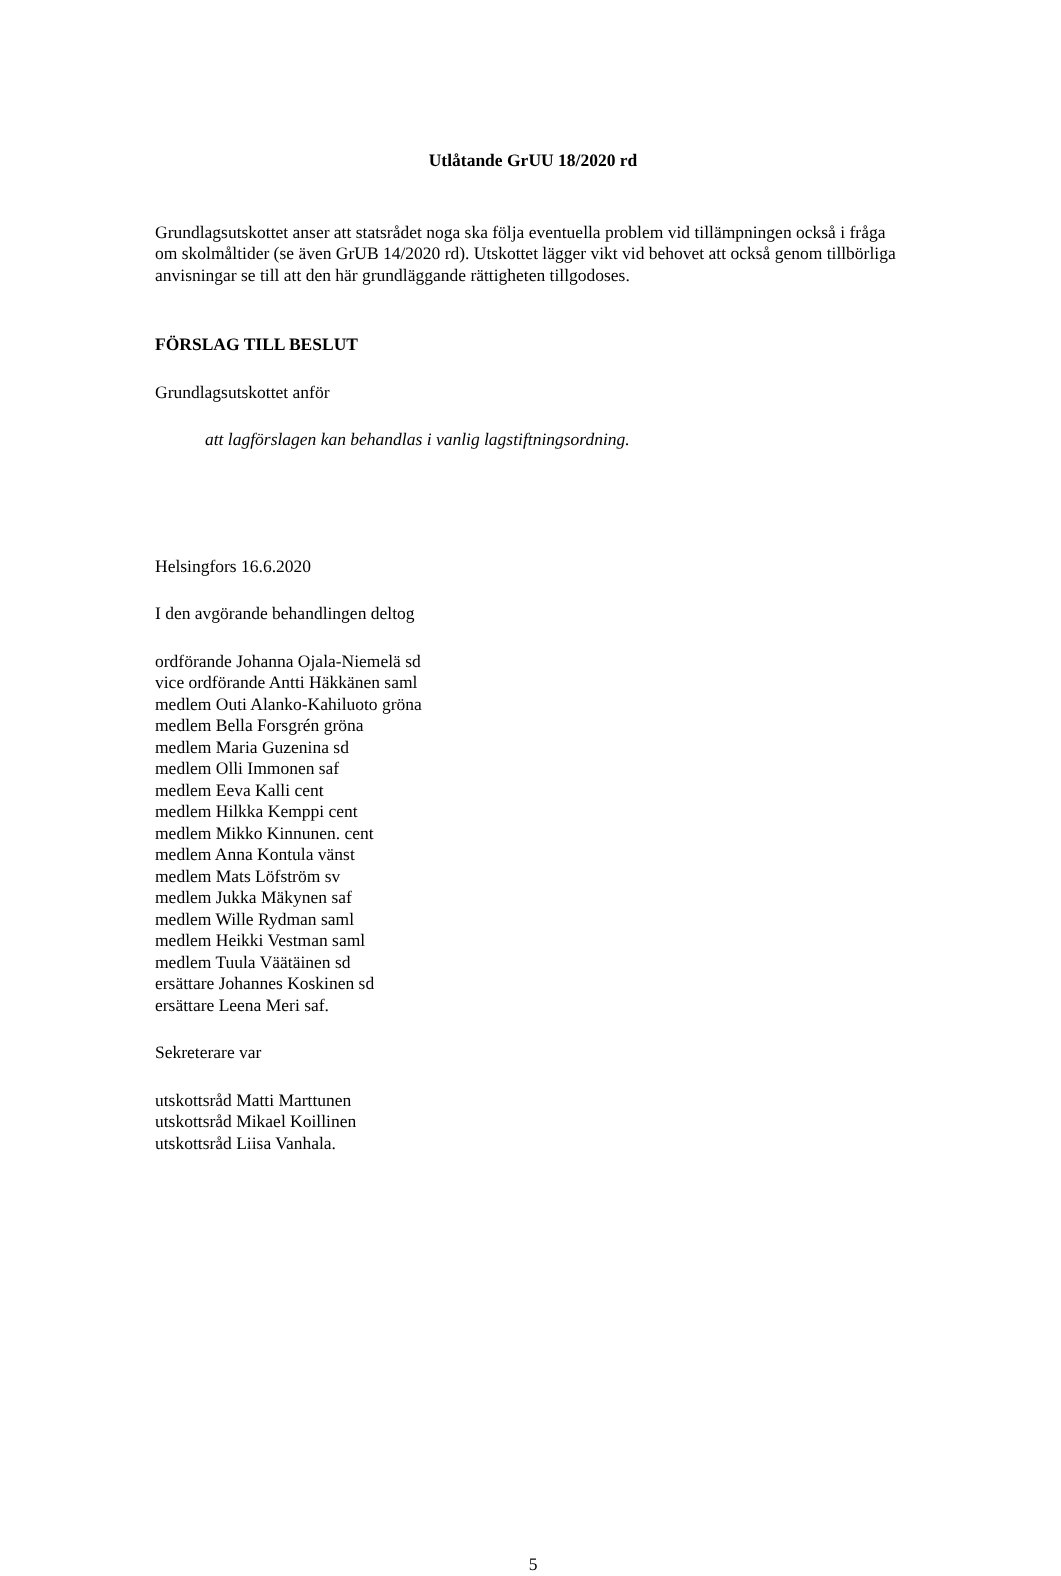Utlåtande GrUU 18/2020 rd
Grundlagsutskottet anser att statsrådet noga ska följa eventuella problem vid tillämpningen också i fråga om skolmåltider (se även GrUB 14/2020 rd). Utskottet lägger vikt vid behovet att också genom tillbörliga anvisningar se till att den här grundläggande rättigheten tillgodoses.
FÖRSLAG TILL BESLUT
Grundlagsutskottet anför
att lagförslagen kan behandlas i vanlig lagstiftningsordning.
Helsingfors 16.6.2020
I den avgörande behandlingen deltog
ordförande Johanna Ojala-Niemelä sd
vice ordförande Antti Häkkänen saml
medlem Outi Alanko-Kahiluoto gröna
medlem Bella Forsgrén gröna
medlem Maria Guzenina sd
medlem Olli Immonen saf
medlem Eeva Kalli cent
medlem Hilkka Kemppi cent
medlem Mikko Kinnunen. cent
medlem Anna Kontula vänst
medlem Mats Löfström sv
medlem Jukka Mäkynen saf
medlem Wille Rydman saml
medlem Heikki Vestman saml
medlem Tuula Väätäinen sd
ersättare Johannes Koskinen sd
ersättare Leena Meri saf.
Sekreterare var
utskottsråd Matti Marttunen
utskottsråd Mikael Koillinen
utskottsråd Liisa Vanhala.
5